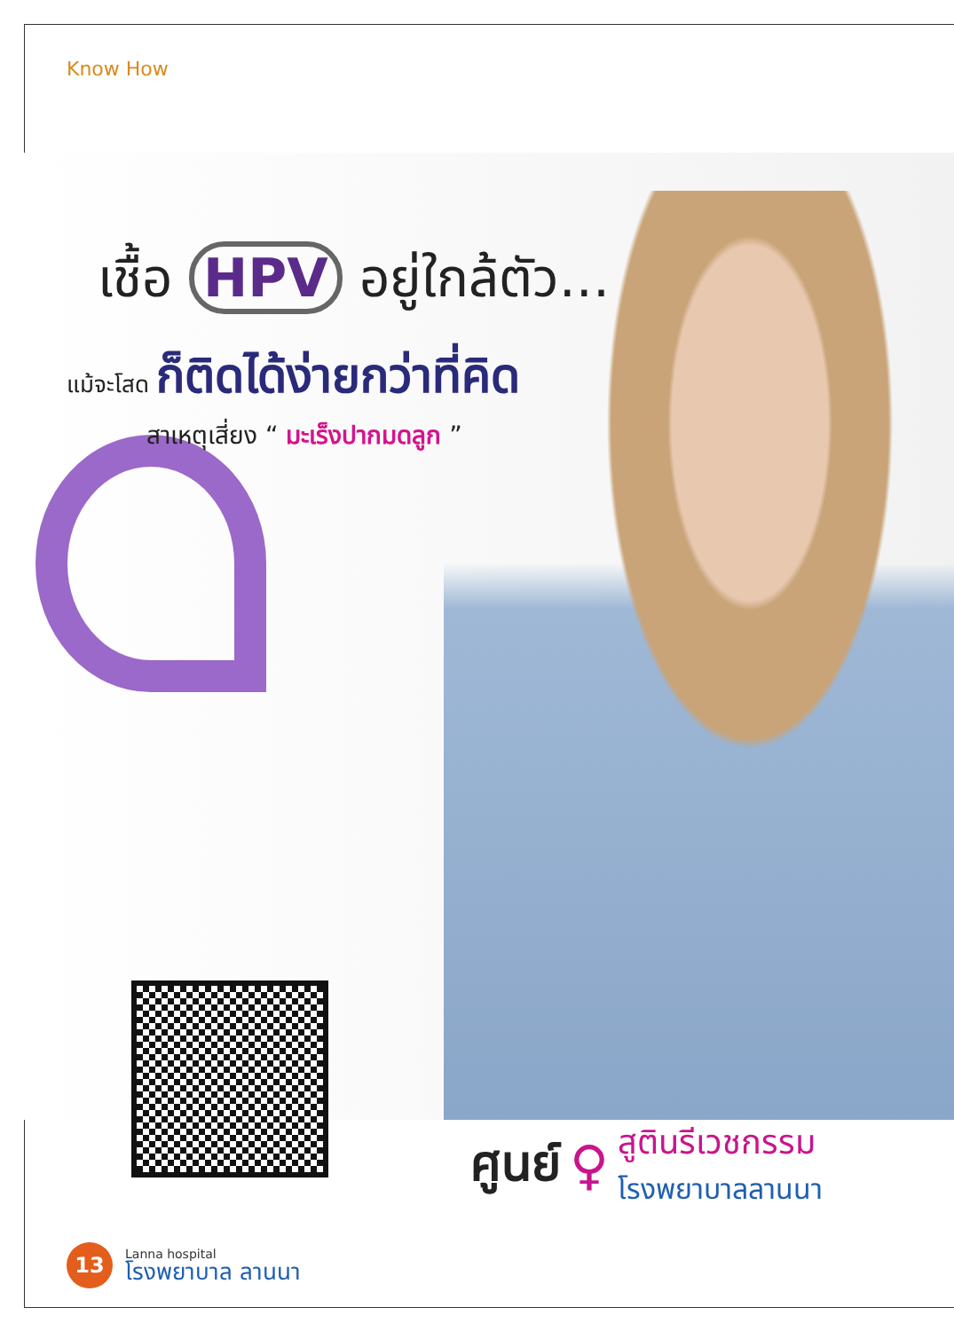Know How
เชื้อ HPV อยู่ใกล้ตัว...
แม้จะโสด ก็ติดได้ง่ายกว่าที่คิด
สาเหตุเสี่ยง “ มะเร็งปากมดลูก ”
ศูนย์ ♀
สูตินรีเวชกรรม
โรงพยาบาลลานนา
13
Lanna hospital
โรงพยาบาล ลานนา